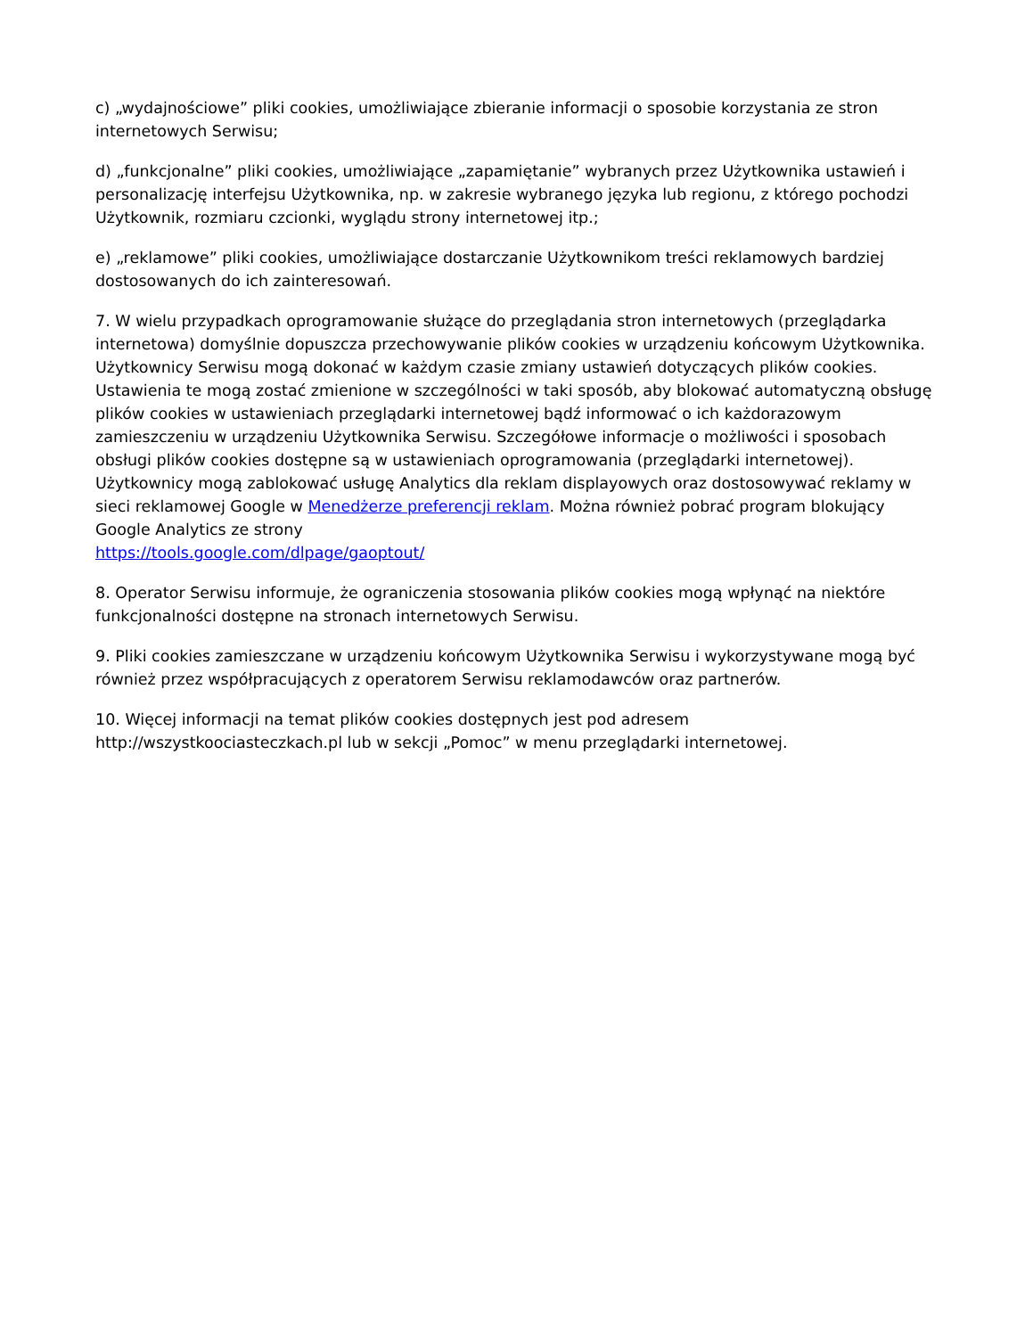c) „wydajnościowe” pliki cookies, umożliwiające zbieranie informacji o sposobie korzystania ze stron internetowych Serwisu;
d) „funkcjonalne” pliki cookies, umożliwiające „zapamiętanie” wybranych przez Użytkownika ustawień i personalizację interfejsu Użytkownika, np. w zakresie wybranego języka lub regionu, z którego pochodzi Użytkownik, rozmiaru czcionki, wyglądu strony internetowej itp.;
e) „reklamowe” pliki cookies, umożliwiające dostarczanie Użytkownikom treści reklamowych bardziej dostosowanych do ich zainteresowań.
7. W wielu przypadkach oprogramowanie służące do przeglądania stron internetowych (przeglądarka internetowa) domyślnie dopuszcza przechowywanie plików cookies w urządzeniu końcowym Użytkownika. Użytkownicy Serwisu mogą dokonać w każdym czasie zmiany ustawień dotyczących plików cookies. Ustawienia te mogą zostać zmienione w szczególności w taki sposób, aby blokować automatyczną obsługę plików cookies w ustawieniach przeglądarki internetowej bądź informować o ich każdorazowym zamieszczeniu w urządzeniu Użytkownika Serwisu. Szczegółowe informacje o możliwości i sposobach obsługi plików cookies dostępne są w ustawieniach oprogramowania (przeglądarki internetowej). Użytkownicy mogą zablokować usługę Analytics dla reklam displayowych oraz dostosowywać reklamy w sieci reklamowej Google w Menedżerze preferencji reklam. Można również pobrać program blokujący Google Analytics ze strony
https://tools.google.com/dlpage/gaoptout/
8. Operator Serwisu informuje, że ograniczenia stosowania plików cookies mogą wpłynąć na niektóre funkcjonalności dostępne na stronach internetowych Serwisu.
9. Pliki cookies zamieszczane w urządzeniu końcowym Użytkownika Serwisu i wykorzystywane mogą być również przez współpracujących z operatorem Serwisu reklamodawców oraz partnerów.
10. Więcej informacji na temat plików cookies dostępnych jest pod adresem
http://wszystkoociasteczkach.pl lub w sekcji „Pomoc” w menu przeglądarki internetowej.